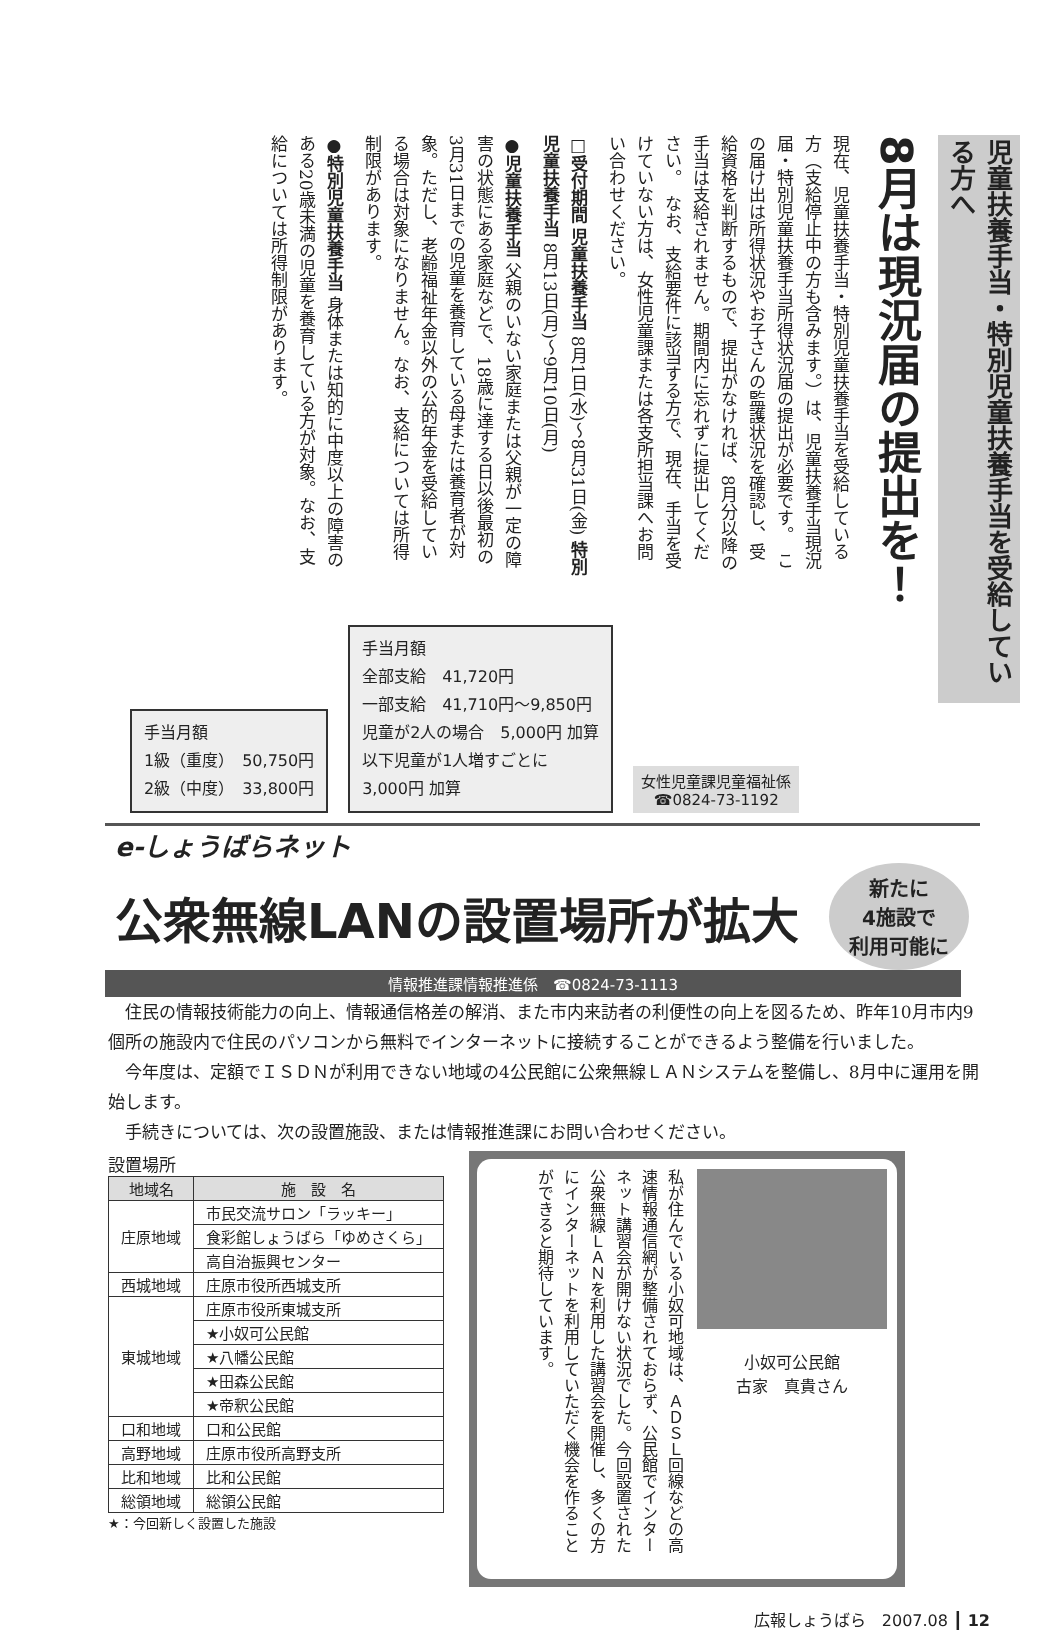児童扶養手当・特別児童扶養手当を受給している方へ
8月は現況届の提出を！
現在、児童扶養手当・特別児童扶養手当を受給している方（支給停止中の方も含みます。）は、児童扶養手当現況届・特別児童扶養手当所得状況届の提出が必要です。　この届け出は所得状況やお子さんの監護状況を確認し、受給資格を判断するもので、提出がなければ、8月分以降の手当は支給されません。期間内に忘れずに提出してください。　なお、支給要件に該当する方で、現在、手当を受けていない方は、女性児童課または各支所担当課へお問い合わせください。
□受付期間 児童扶養手当 8月1日(水)～8月31日(金) 特別児童扶養手当 8月13日(月)～9月10日(月)
●児童扶養手当 父親のいない家庭または父親が一定の障害の状態にある家庭などで、18歳に達する日以後最初の3月31日までの児童を養育している母または養育者が対象。ただし、老齢福祉年金以外の公的年金を受給している場合は対象になりません。なお、支給については所得制限があります。
●特別児童扶養手当 身体または知的に中度以上の障害のある20歳未満の児童を養育している方が対象。なお、支給については所得制限があります。
手当月額
1級（重度）　50,750円
2級（中度）　33,800円
手当月額
全部支給　41,720円
一部支給　41,710円～9,850円
児童が2人の場合　5,000円 加算
以下児童が1人増すごとに
3,000円 加算
女性児童課児童福祉係
☎0824-73-1192
e-しょうばらネット
公衆無線LANの設置場所が拡大
新たに
4施設で
利用可能に
情報推進課情報推進係　☎0824-73-1113
住民の情報技術能力の向上、情報通信格差の解消、また市内来訪者の利便性の向上を図るため、昨年10月市内9個所の施設内で住民のパソコンから無料でインターネットに接続することができるよう整備を行いました。
今年度は、定額でＩＳＤＮが利用できない地域の4公民館に公衆無線ＬＡＮシステムを整備し、8月中に運用を開始します。
手続きについては、次の設置施設、または情報推進課にお問い合わせください。
設置場所
| 地域名 | 施 設 名 |
| --- | --- |
| 庄原地域 | 市民交流サロン「ラッキー」 |
| | 食彩館しょうばら「ゆめさくら」 |
| | 高自治振興センター |
| 西城地域 | 庄原市役所西城支所 |
| 東城地域 | 庄原市役所東城支所 |
| | ★小奴可公民館 |
| | ★八幡公民館 |
| | ★田森公民館 |
| | ★帝釈公民館 |
| 口和地域 | 口和公民館 |
| 高野地域 | 庄原市役所高野支所 |
| 比和地域 | 比和公民館 |
| 総領地域 | 総領公民館 |
★：今回新しく設置した施設
小奴可公民館
古家　真貴さん
私が住んでいる小奴可地域は、ＡＤＳＬ回線などの高速情報通信網が整備されておらず、公民館でインターネット講習会が開けない状況でした。今回設置された公衆無線ＬＡＮを利用した講習会を開催し、多くの方にインターネットを利用していただく機会を作ることができると期待しています。
広報しょうばら　2007.08 ┃ 12